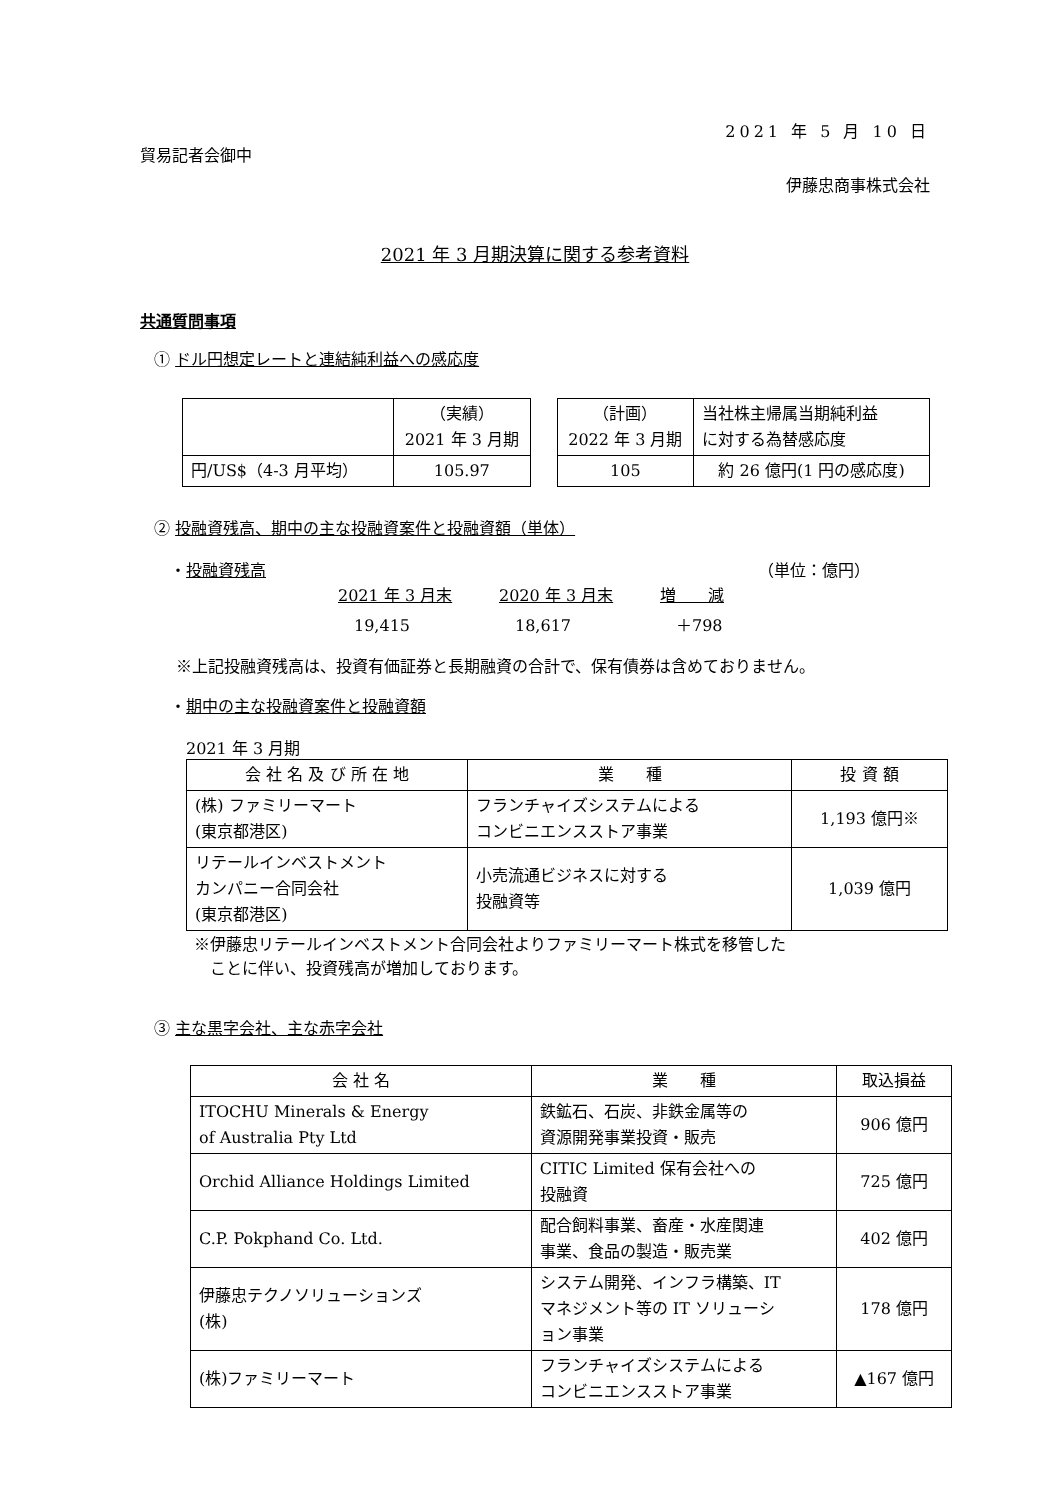2021 年 5 月 10 日
貿易記者会御中
伊藤忠商事株式会社
2021 年 3 月期決算に関する参考資料
共通質問事項
① ドル円想定レートと連結純利益への感応度
| | （実績） 2021 年 3 月期 |
| 円/US$（4-3 月平均） | 105.97 |
| （計画） 2022 年 3 月期 | 当社株主帰属当期純利益 に対する為替感応度 |
| 105 | 約 26 億円(1 円の感応度) |
② 投融資残高、期中の主な投融資案件と投融資額（単体）
・投融資残高 （単位：億円）
| 2021 年 3 月末 | 2020 年 3 月末 | 増 減 |
| 19,415 | 18,617 | ＋798 |
※上記投融資残高は、投資有価証券と長期融資の合計で、保有債券は含めておりません。
・期中の主な投融資案件と投融資額
2021 年 3 月期
| 会 社 名 及 び 所 在 地 | 業 種 | 投 資 額 |
| (株) ファミリーマート (東京都港区) | フランチャイズシステムによる コンビニエンスストア事業 | 1,193 億円※ |
| リテールインベストメント カンパニー合同会社 (東京都港区) | 小売流通ビジネスに対する 投融資等 | 1,039 億円 |
※伊藤忠リテールインベストメント合同会社よりファミリーマート株式を移管した
　ことに伴い、投資残高が増加しております。
③ 主な黒字会社、主な赤字会社
| 会 社 名 | 業 種 | 取込損益 |
| ITOCHU Minerals & Energy of Australia Pty Ltd | 鉄鉱石、石炭、非鉄金属等の 資源開発事業投資・販売 | 906 億円 |
| Orchid Alliance Holdings Limited | CITIC Limited 保有会社への 投融資 | 725 億円 |
| C.P. Pokphand Co. Ltd. | 配合飼料事業、畜産・水産関連 事業、食品の製造・販売業 | 402 億円 |
| 伊藤忠テクノソリューションズ (株) | システム開発、インフラ構築、IT マネジメント等の IT ソリューシ ョン事業 | 178 億円 |
| (株)ファミリーマート | フランチャイズシステムによる コンビニエンスストア事業 | ▲167 億円 |